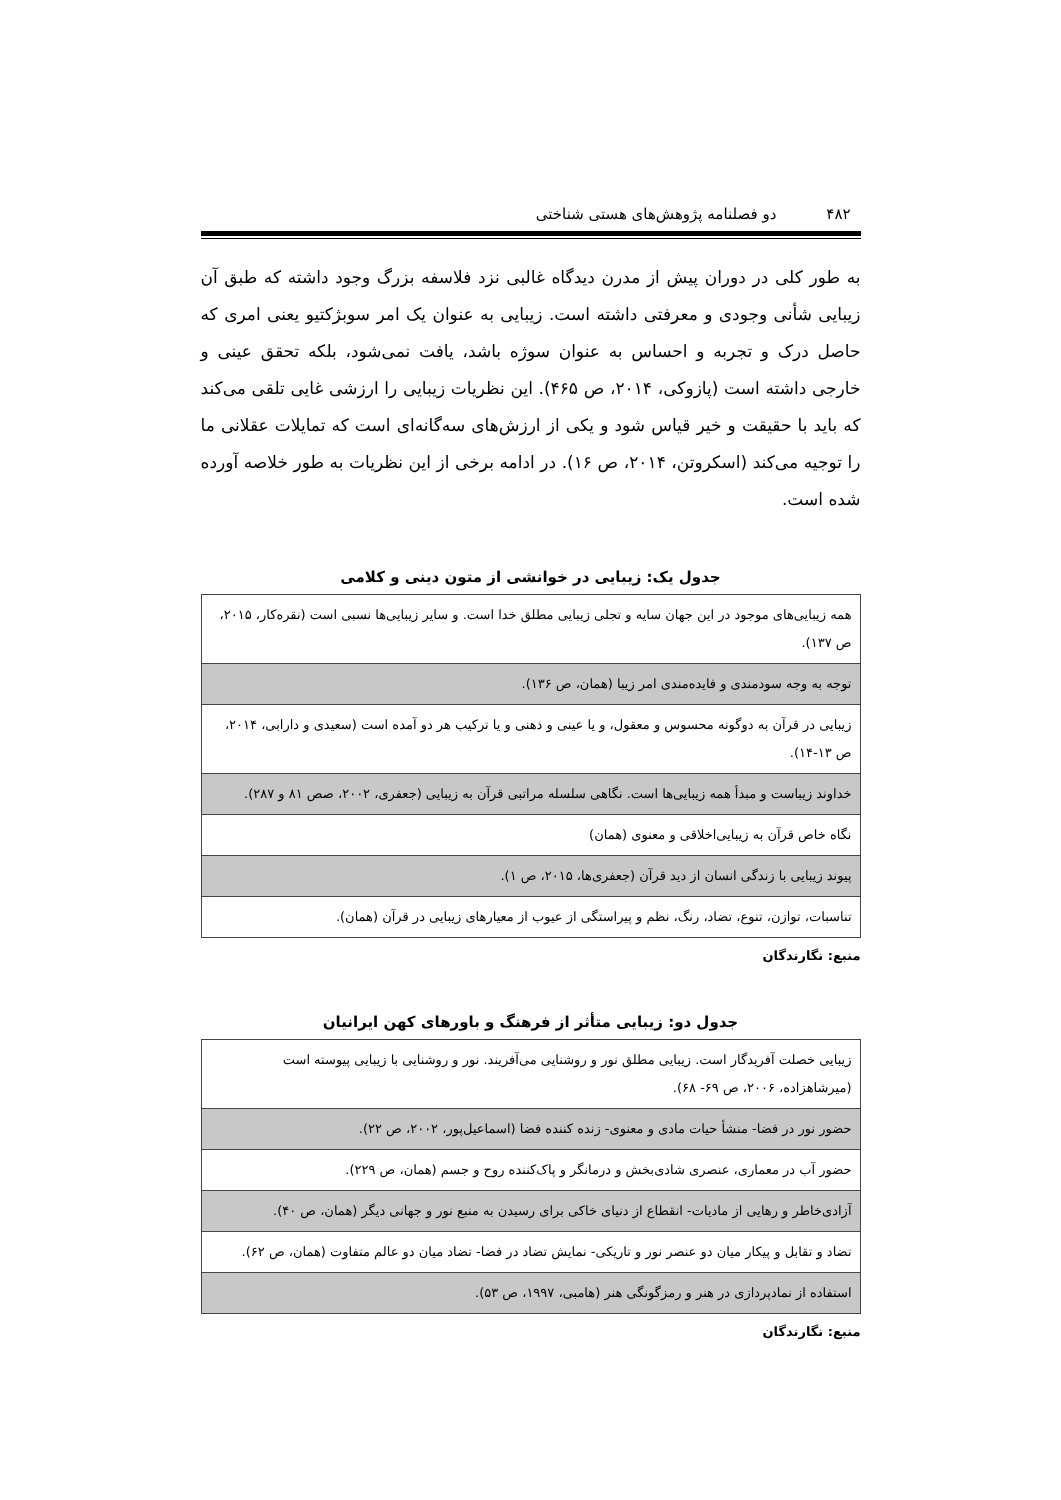۴۸۲ دو فصلنامه پژوهش‌های هستی شناختی
به طور کلی در دوران پیش از مدرن دیدگاه غالبی نزد فلاسفه بزرگ وجود داشته که طبق آن زیبایی شأنی وجودی و معرفتی داشته است. زیبایی به عنوان یک امر سوبژکتیو یعنی امری که حاصل درک و تجربه و احساس به عنوان سوژه باشد، یافت نمی‌شود، بلکه تحقق عینی و خارجی داشته است (پازوکی، ۲۰۱۴، ص ۴۶۵). این نظریات زیبایی را ارزشی غایی تلقی می‌کند که باید با حقیقت و خیر قیاس شود و یکی از ارزش‌های سه‌گانه‌ای است که تمایلات عقلانی ما را توجیه می‌کند (اسکروتن، ۲۰۱۴، ص ۱۶). در ادامه برخی از این نظریات به طور خلاصه آورده شده است.
جدول یک: زیبایی در خوانشی از متون دینی و کلامی
| همه زیبایی‌های موجود در این جهان سایه و تجلی زیبایی مطلق خدا است. و سایر زیبایی‌ها نسبی است (نقره‌کار، ۲۰۱۵، ص ۱۳۷). |
| توجه به وجه سودمندی و فایده‌مندی امر زیبا (همان، ص ۱۳۶). |
| زیبایی در قرآن به دوگونه محسوس و معقول، و یا عینی و ذهنی و یا ترکیب هر دو آمده است (سعیدی و دارابی، ۲۰۱۴، ص ۱۳-۱۴). |
| خداوند زیباست و مبدأ همه زیبایی‌ها است. نگاهی سلسله مراتبی قرآن به زیبایی (جعفری، ۲۰۰۲، صص ۸۱ و ۲۸۷). |
| نگاه خاص قرآن به زیبایی‌اخلاقی و معنوی (همان) |
| پیوند زیبایی با زندگی انسان از دید قرآن (جعفری‌ها، ۲۰۱۵، ص ۱). |
| تناسبات، توازن، تنوع، تضاد، رنگ، نظم و پیراستگی از عیوب از معیارهای زیبایی در قرآن (همان). |
منبع: نگارندگان
جدول دو: زیبایی متأثر از فرهنگ و باورهای کهن ایرانیان
| زیبایی خصلت آفریدگار است. زیبایی مطلق نور و روشنایی می‌آفریند. نور و روشنایی با زیبایی پیوسته است (میرشاهزاده، ۲۰۰۶، ص ۶۹- ۶۸). |
| حضور نور در فضا- منشأ حیات مادی و معنوی- زنده کننده فضا (اسماعیل‌پور، ۲۰۰۲، ص ۲۲). |
| حضور آب در معماری، عنصری شادی‌بخش و درمانگر و پاک‌کننده روح و جسم (همان، ص ۲۲۹). |
| آزادی‌خاطر و رهایی از مادیات- انقطاع از دنیای خاکی برای رسیدن به منبع نور و جهانی دیگر (همان، ص ۴۰). |
| تضاد و تقابل و پیکار میان دو عنصر نور و تاریکی- نمایش تضاد در فضا- تضاد میان دو عالم متفاوت (همان، ص ۶۲). |
| استفاده از نمادپردازی در هنر و رمزگونگی هنر (هامبی، ۱۹۹۷، ص ۵۳). |
منبع: نگارندگان